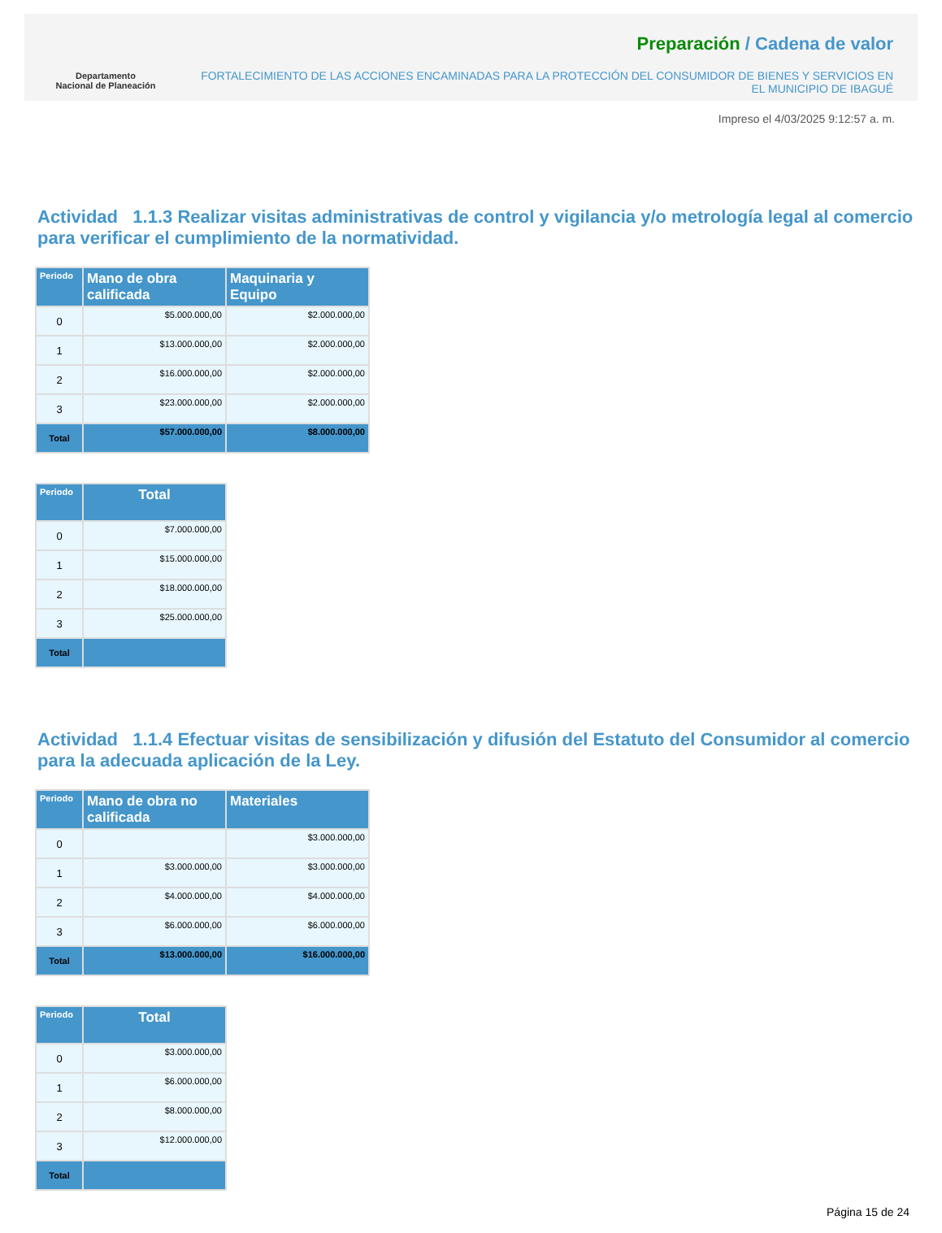Departamento
Nacional de Planeación
Preparación / Cadena de valor
FORTALECIMIENTO DE LAS ACCIONES ENCAMINADAS PARA LA PROTECCIÓN DEL CONSUMIDOR DE BIENES Y SERVICIOS EN EL MUNICIPIO DE IBAGUÉ
Impreso el 4/03/2025 9:12:57 a. m.
Actividad 1.1.3 Realizar visitas administrativas de control y vigilancia y/o metrología legal al comercio para verificar el cumplimiento de la normatividad.
| Periodo | Mano de obra calificada | Maquinaria y Equipo |
| --- | --- | --- |
| 0 | $5.000.000,00 | $2.000.000,00 |
| 1 | $13.000.000,00 | $2.000.000,00 |
| 2 | $16.000.000,00 | $2.000.000,00 |
| 3 | $23.000.000,00 | $2.000.000,00 |
| Total | $57.000.000,00 | $8.000.000,00 |
| Periodo | Total |
| --- | --- |
| 0 | $7.000.000,00 |
| 1 | $15.000.000,00 |
| 2 | $18.000.000,00 |
| 3 | $25.000.000,00 |
| Total | |
Actividad 1.1.4 Efectuar visitas de sensibilización y difusión del Estatuto del Consumidor al comercio para la adecuada aplicación de la Ley.
| Periodo | Mano de obra no calificada | Materiales |
| --- | --- | --- |
| 0 | | $3.000.000,00 |
| 1 | $3.000.000,00 | $3.000.000,00 |
| 2 | $4.000.000,00 | $4.000.000,00 |
| 3 | $6.000.000,00 | $6.000.000,00 |
| Total | $13.000.000,00 | $16.000.000,00 |
| Periodo | Total |
| --- | --- |
| 0 | $3.000.000,00 |
| 1 | $6.000.000,00 |
| 2 | $8.000.000,00 |
| 3 | $12.000.000,00 |
| Total | |
Página 15 de 24